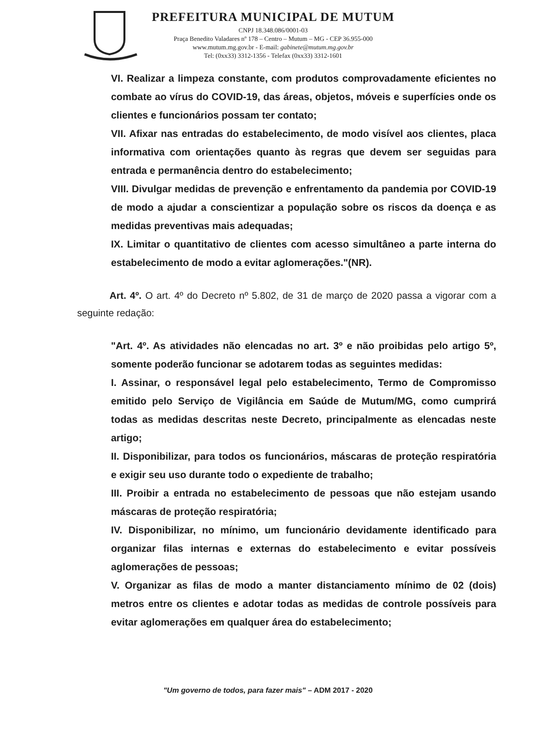PREFEITURA MUNICIPAL DE MUTUM
CNPJ 18.348.086/0001-03
Praça Benedito Valadares nº 178 – Centro – Mutum – MG - CEP 36.955-000
www.mutum.mg.gov.br - E-mail: gabinete@mutum.mg.gov.br
Tel: (0xx33) 3312-1356 - Telefax (0xx33) 3312-1601
VI. Realizar a limpeza constante, com produtos comprovadamente eficientes no combate ao vírus do COVID-19, das áreas, objetos, móveis e superfícies onde os clientes e funcionários possam ter contato;
VII. Afixar nas entradas do estabelecimento, de modo visível aos clientes, placa informativa com orientações quanto às regras que devem ser seguidas para entrada e permanência dentro do estabelecimento;
VIII. Divulgar medidas de prevenção e enfrentamento da pandemia por COVID-19 de modo a ajudar a conscientizar a população sobre os riscos da doença e as medidas preventivas mais adequadas;
IX. Limitar o quantitativo de clientes com acesso simultâneo a parte interna do estabelecimento de modo a evitar aglomerações."(NR).
Art. 4º. O art. 4º do Decreto nº 5.802, de 31 de março de 2020 passa a vigorar com a seguinte redação:
"Art. 4º. As atividades não elencadas no art. 3º e não proibidas pelo artigo 5º, somente poderão funcionar se adotarem todas as seguintes medidas:
I. Assinar, o responsável legal pelo estabelecimento, Termo de Compromisso emitido pelo Serviço de Vigilância em Saúde de Mutum/MG, como cumprirá todas as medidas descritas neste Decreto, principalmente as elencadas neste artigo;
II. Disponibilizar, para todos os funcionários, máscaras de proteção respiratória e exigir seu uso durante todo o expediente de trabalho;
III. Proibir a entrada no estabelecimento de pessoas que não estejam usando máscaras de proteção respiratória;
IV. Disponibilizar, no mínimo, um funcionário devidamente identificado para organizar filas internas e externas do estabelecimento e evitar possíveis aglomerações de pessoas;
V. Organizar as filas de modo a manter distanciamento mínimo de 02 (dois) metros entre os clientes e adotar todas as medidas de controle possíveis para evitar aglomerações em qualquer área do estabelecimento;
"Um governo de todos, para fazer mais" – ADM 2017 - 2020